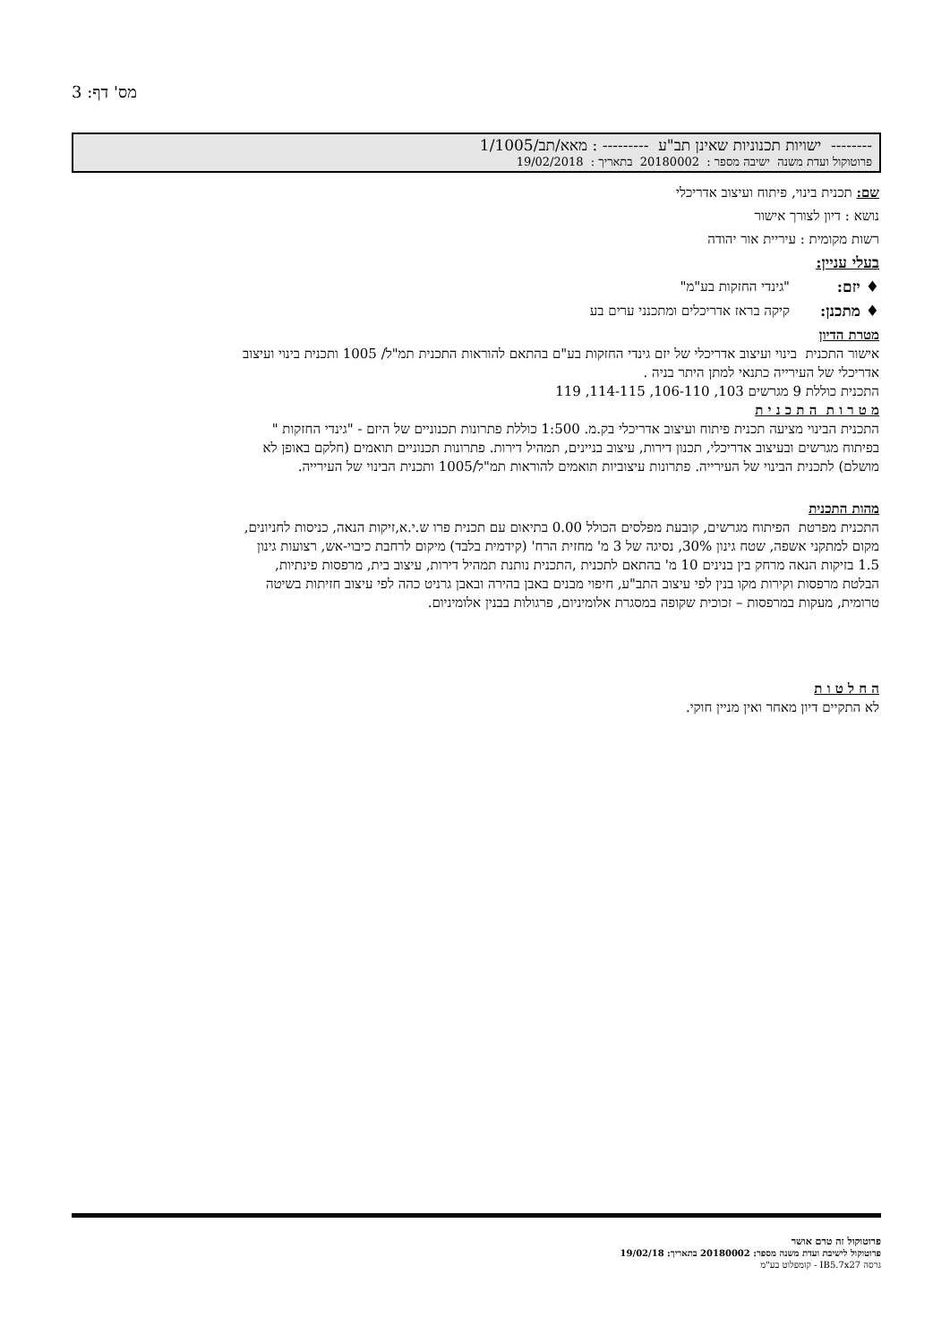מס' דף: 3
-------- ישויות תכנוניות שאינן תב"ע --------- : מאא/תב/1/1005
פרוטוקול ועדת משנה ישיבה מספר : 20180002 בתאריך : 19/02/2018
שם: תכנית בינוי, פיתוח ועיצוב אדריכלי
נושא : דיון לצורך אישור
רשות מקומית : עיריית אור יהודה
בעלי עניין:
♦ יזם: "גינדי החזקות בע"מ"
♦ מתכנן: קיקה בראז אדריכלים ומתכנני ערים בע
מטרת הדיון
אישור התכנית בינוי ועיצוב אדריכלי של יזם גינדי החזקות בע"ם בהתאם להוראות התכנית תמ"ל/ 1005 ותכנית בינוי ועיצוב אדריכלי של העירייה כתנאי למתן היתר בניה .
התכנית כוללת 9 מגרשים 103, 106-110, 114-115, 119
מ ט ר ו ת ה ת כ נ י ת
התכנית הבינוי מציעה תכנית פיתוח ועיצוב אדריכלי בק.מ. 1:500 כוללת פתרונות תכנוניים של היזם - "גינדי החזקות " בפיתוח מגרשים ובעיצוב אדריכלי, תכנון דירות, עיצוב בניינים, תמהיל דירות. פתרונות תכנוניים תואמים (חלקם באופן לא מושלם) לתכנית הבינוי של העירייה. פתרונות עיצוביות תואמים להוראות תמ"ל/1005 ותכנית הבינוי של העירייה.
מהות התכנית
התכנית מפרטת הפיתוח מגרשים, קובעת מפלסים הכולל 0.00 בתיאום עם תכנית פרו ש.י.א,זיקות הנאה, כניסות לחניונים, מקום למתקני אשפה, שטח גינון 30%, נסיגה של 3 מ' מחזית הרח' (קידמית בלבד) מיקום לרחבת כיבוי-אש, רצועות גינון 1.5 בזיקות הנאה מרחק בין בנינים 10 מ' בהתאם לתכנית ,התכנית נותנת תמהיל דירות, עיצוב בית, מרפסות פינתיות, הבלטת מרפסות וקירות מקו בנין לפי עיצוב התב"ע, חיפוי מבנים באבן בהירה ובאבן גרניט כהה לפי עיצוב חזיתות בשיטה טרומית, מעקות במרפסות – זכוכית שקופה במסגרת אלומיניום, פרגולות בבנין אלומיניום.
ה ח ל ט ו ת
לא התקיים דיון מאחר ואין מניין חוקי.
פרוטוקול זה טרם אושר
פרוטוקול לישיבת ועדת משנה מספר: 20180002 בתאריך: 19/02/18
גרסה IB5.7x27 - קומפלוט בע"מ